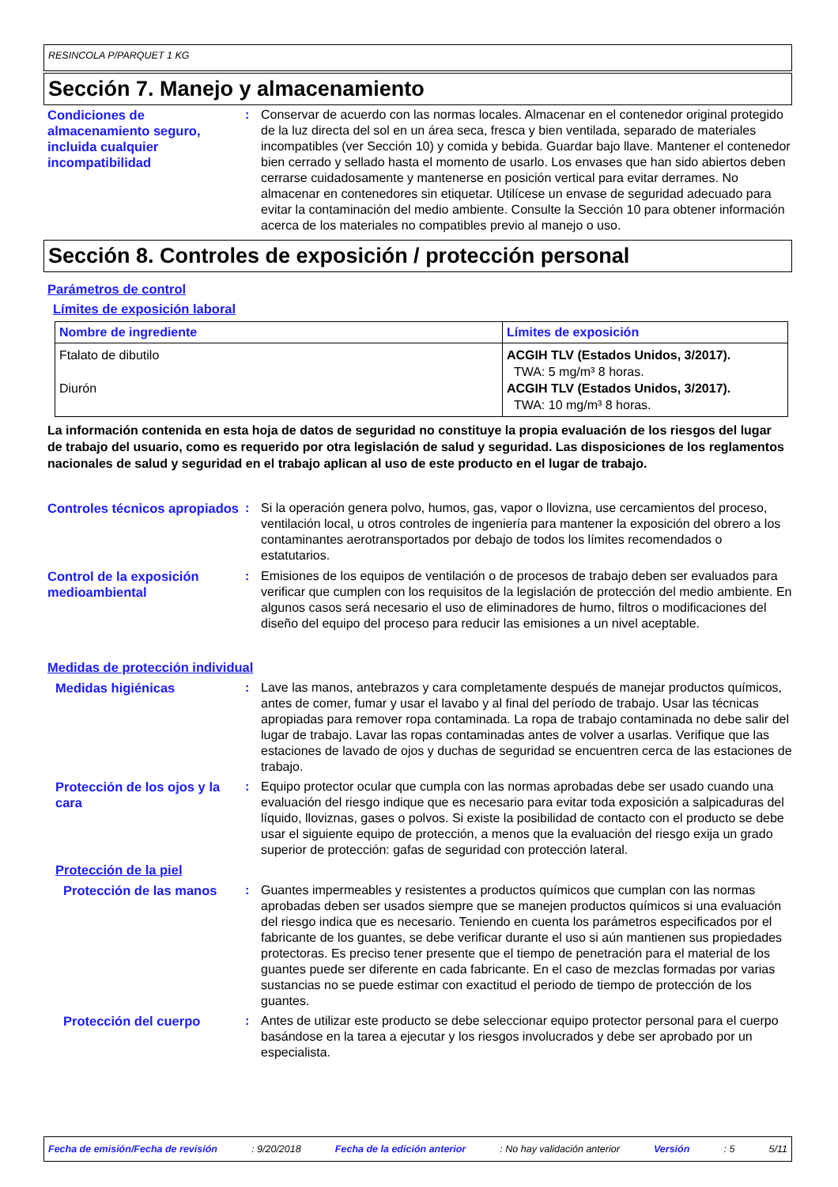RESINCOLA P/PARQUET 1 KG
Sección 7. Manejo y almacenamiento
Condiciones de almacenamiento seguro, incluida cualquier incompatibilidad
: Conservar de acuerdo con las normas locales. Almacenar en el contenedor original protegido de la luz directa del sol en un área seca, fresca y bien ventilada, separado de materiales incompatibles (ver Sección 10) y comida y bebida. Guardar bajo llave. Mantener el contenedor bien cerrado y sellado hasta el momento de usarlo. Los envases que han sido abiertos deben cerrarse cuidadosamente y mantenerse en posición vertical para evitar derrames. No almacenar en contenedores sin etiquetar. Utilícese un envase de seguridad adecuado para evitar la contaminación del medio ambiente. Consulte la Sección 10 para obtener información acerca de los materiales no compatibles previo al manejo o uso.
Sección 8. Controles de exposición / protección personal
Parámetros de control
Límites de exposición laboral
| Nombre de ingrediente | Límites de exposición |
| --- | --- |
| Ftalato de dibutilo Diurón | ACGIH TLV (Estados Unidos, 3/2017). TWA: 5 mg/m³ 8 horas. ACGIH TLV (Estados Unidos, 3/2017). TWA: 10 mg/m³ 8 horas. |
La información contenida en esta hoja de datos de seguridad no constituye la propia evaluación de los riesgos del lugar de trabajo del usuario, como es requerido por otra legislación de salud y seguridad. Las disposiciones de los reglamentos nacionales de salud y seguridad en el trabajo aplican al uso de este producto en el lugar de trabajo.
Controles técnicos apropiados
: Si la operación genera polvo, humos, gas, vapor o llovizna, use cercamientos del proceso, ventilación local, u otros controles de ingeniería para mantener la exposición del obrero a los contaminantes aerotransportados por debajo de todos los límites recomendados o estatutarios.
Control de la exposición medioambiental
: Emisiones de los equipos de ventilación o de procesos de trabajo deben ser evaluados para verificar que cumplen con los requisitos de la legislación de protección del medio ambiente. En algunos casos será necesario el uso de eliminadores de humo, filtros o modificaciones del diseño del equipo del proceso para reducir las emisiones a un nivel aceptable.
Medidas de protección individual
Medidas higiénicas : Lave las manos, antebrazos y cara completamente después de manejar productos químicos, antes de comer, fumar y usar el lavabo y al final del período de trabajo. Usar las técnicas apropiadas para remover ropa contaminada. La ropa de trabajo contaminada no debe salir del lugar de trabajo. Lavar las ropas contaminadas antes de volver a usarlas. Verifique que las estaciones de lavado de ojos y duchas de seguridad se encuentren cerca de las estaciones de trabajo.
Protección de los ojos y la cara
: Equipo protector ocular que cumpla con las normas aprobadas debe ser usado cuando una evaluación del riesgo indique que es necesario para evitar toda exposición a salpicaduras del líquido, lloviznas, gases o polvos. Si existe la posibilidad de contacto con el producto se debe usar el siguiente equipo de protección, a menos que la evaluación del riesgo exija un grado superior de protección: gafas de seguridad con protección lateral.
Protección de la piel
Protección de las manos : Guantes impermeables y resistentes a productos químicos que cumplan con las normas aprobadas deben ser usados siempre que se manejen productos químicos si una evaluación del riesgo indica que es necesario. Teniendo en cuenta los parámetros especificados por el fabricante de los guantes, se debe verificar durante el uso si aún mantienen sus propiedades protectoras. Es preciso tener presente que el tiempo de penetración para el material de los guantes puede ser diferente en cada fabricante. En el caso de mezclas formadas por varias sustancias no se puede estimar con exactitud el periodo de tiempo de protección de los guantes.
Protección del cuerpo : Antes de utilizar este producto se debe seleccionar equipo protector personal para el cuerpo basándose en la tarea a ejecutar y los riesgos involucrados y debe ser aprobado por un especialista.
Fecha de emisión/Fecha de revisión: 9/20/2018 Fecha de la edición anterior: No hay validación anterior Versión: 5 5/11